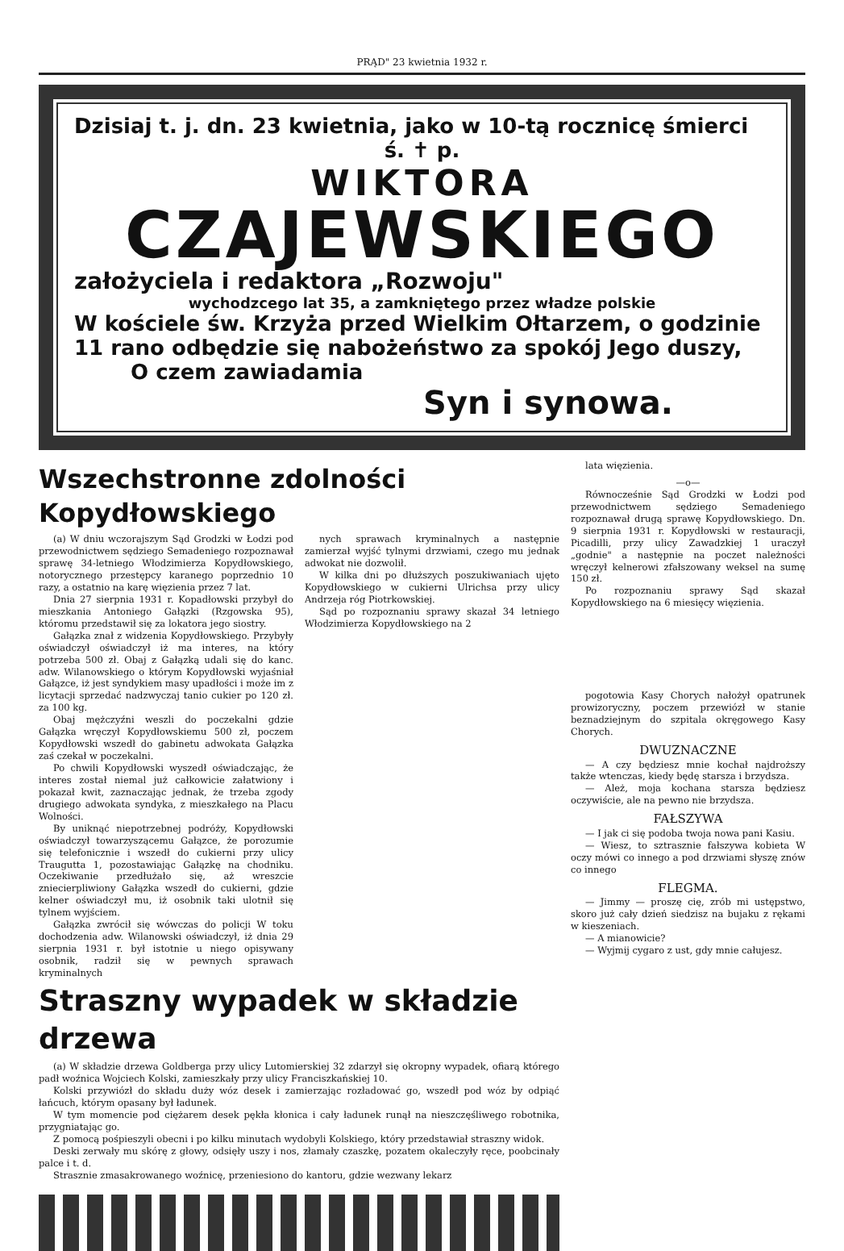PRĄD" 23 kwietnia 1932 r.
Dzisiaj t. j. dn. 23 kwietnia, jako w 10-tą rocznicę śmierci
ś. ✝ p.
WIKTORA
CZAJEWSKIEGO
założyciela i redaktora „Rozwoju"
wychodzcego lat 35, a zamkniętego przez władze polskie
W kościele św. Krzyża przed Wielkim Ołtarzem, o godzinie 11 rano odbędzie się nabożeństwo za spokój Jego duszy,
O czem zawiadamia
Syn i synowa.
Wszechstronne zdolności Kopydłowskiego
(a) W dniu wczorajszym Sąd Grodzki w Łodzi pod przewodnictwem sędziego Semadeniego rozpoznawał sprawę 34-letniego Włodzimierza Kopydłowskiego, notorycznego przestępcy karanego poprzednio 10 razy, a ostatnio na karę więzienia przez 7 lat.
Dnia 27 sierpnia 1931 r. Kopadłowski przybył do mieszkania Antoniego Gałązki (Rzgowska 95), któromu przedstawił się za lokatora jego siostry.
Gałązka znał z widzenia Kopydłowskiego. Przybyły oświadczył oświadczył iż ma interes, na który potrzeba 500 zł. Obaj z Gałązką udali się do kanc. adw. Wilanowskiego o którym Kopydłowski wyjaśniał Gałązce, iż jest syndykiem masy upadłości i może im z licytacji sprzedać nadzwyczaj tanio cukier po 120 zł. za 100 kg.
Obaj mężczyźni weszli do poczekalni gdzie Gałązka wręczył Kopydłowskiemu 500 zł, poczem Kopydłowski wszedł do gabinetu adwokata Gałązka zaś czekał w poczekalni.
Po chwili Kopydłowski wyszedł oświadczając, że interes został niemal już całkowicie załatwiony i pokazał kwit, zaznaczając jednak, że trzeba zgody drugiego adwokata syndyka, z mieszkałego na Placu Wolności.
By uniknąć niepotrzebnej podróży, Kopydłowski oświadczył towarzyszącemu Gałązce, że porozumie się telefonicznie i wszedł do cukierni przy ulicy Traugutta 1, pozostawiając Gałązkę na chodniku. Oczekiwanie przedłużało się, aż wreszcie zniecierpliwiony Gałązka wszedł do cukierni, gdzie kelner oświadczył mu, iż osobnik taki ulotnił się tylnem wyjściem.
Gałązka zwrócił się wówczas do policji W toku dochodzenia adw. Wilanowski oświadczył, iż dnia 29 sierpnia 1931 r. był istotnie u niego opisywany osobnik, radził się w pewnych sprawach kryminalnych
nych sprawach kryminalnych a następnie zamierzał wyjść tylnymi drzwiami, czego mu jednak adwokat nie dozwolił.
W kilka dni po dłuższych poszukiwaniach ujęto Kopydłowskiego w cukierni Ulrichsa przy ulicy Andrzeja róg Piotrkowskiej.
Sąd po rozpoznaniu sprawy skazał 34 letniego Włodzimierza Kopydłowskiego na 2
Straszny wypadek w składzie drzewa
(a) W składzie drzewa Goldberga przy ulicy Lutomierskiej 32 zdarzył się okropny wypadek, ofiarą którego padł woźnica Wojciech Kolski, zamieszkały przy ulicy Franciszkańskiej 10.
Kolski przywiózł do składu duży wóz desek i zamierzając rozładować go, wszedł pod wóz by odpiąć łańcuch, którym opasany był ładunek.
W tym momencie pod ciężarem desek pękła kłonica i cały ładunek runął na nieszczęśliwego robotnika, przygniatając go.
Z pomocą pośpieszyli obecni i po kilku minutach wydobyli Kolskiego, który przedstawiał straszny widok.
Deski zerwały mu skórę z głowy, odsięły uszy i nos, złamały czaszkę, pozatem okaleczyły ręce, poobcinały palce i t. d.
Strasznie zmasakrowanego woźnicę, przeniesiono do kantoru, gdzie wezwany lekarz
lata więzienia.
—o—
Równocześnie Sąd Grodzki w Łodzi pod przewodnictwem sędziego Semadeniego rozpoznawał drugą sprawę Kopydłowskiego. Dn. 9 sierpnia 1931 r. Kopydłowski w restauracji, Picadilli, przy ulicy Zawadzkiej 1 uraczył „godnie" a następnie na poczet należności wręczył kelnerowi zfałszowany weksel na sumę 150 zł.
Po rozpoznaniu sprawy Sąd skazał Kopydłowskiego na 6 miesięcy więzienia.
pogotowia Kasy Chorych nałożył opatrunek prowizoryczny, poczem przewiózł w stanie beznadziejnym do szpitala okręgowego Kasy Chorych.
DWUZNACZNE
— A czy będziesz mnie kochał najdroższy także wtenczas, kiedy będę starsza i brzydsza.
— Ależ, moja kochana starsza będziesz oczywiście, ale na pewno nie brzydsza.
FAŁSZYWA
— I jak ci się podoba twoja nowa pani Kasiu.
— Wiesz, to sztrasznie fałszywa kobieta W oczy mówi co innego a pod drzwiami słyszę znów co innego
FLEGMA.
— Jimmy — proszę cię, zrób mi ustępstwo, skoro już cały dzień siedzisz na bujaku z rękami w kieszeniach.
— A mianowicie?
— Wyjmij cygaro z ust, gdy mnie całujesz.